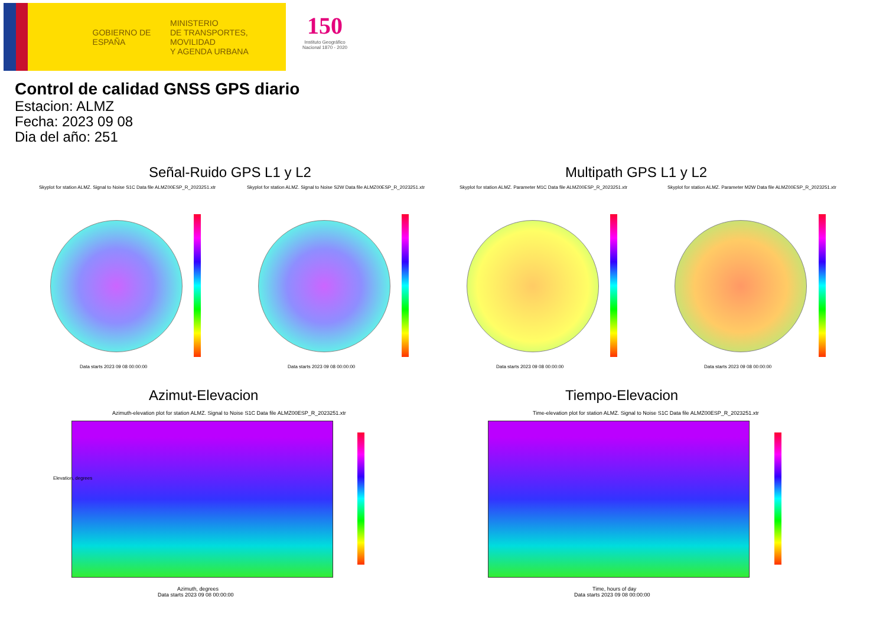GOBIERNO DE ESPAÑA
MINISTERIO
DE TRANSPORTES, MOVILIDAD
Y AGENDA URBANA
150
Instituto Geográfico Nacional 1870 - 2020
Control de calidad GNSS GPS diario
Estacion: ALMZ
Fecha: 2023 09 08
Dia del año: 251
Señal-Ruido GPS L1 y L2 Multipath GPS L1 y L2
Skyplot for station ALMZ. Signal to Noise S1C Data file ALMZ00ESP_R_2023251.xtr Skyplot for station ALMZ. Signal to Noise S2W Data file ALMZ00ESP_R_2023251.xtr Skyplot for station ALMZ. Parameter M1C Data file ALMZ00ESP_R_2023251.xtr Skyplot for station ALMZ. Parameter M2W Data file ALMZ00ESP_R_2023251.xtr
Data starts 2023 09 08 00:00:00 Data starts 2023 09 08 00:00:00 Data starts 2023 09 08 00:00:00 Data starts 2023 09 08 00:00:00
Azimut-Elevacion Tiempo-Elevacion
Azimuth-elevation plot for station ALMZ. Signal to Noise S1C Data file ALMZ00ESP_R_2023251.xtr Time-elevation plot for station ALMZ. Signal to Noise S1C Data file ALMZ00ESP_R_2023251.xtr
Elevation, degrees
Azimuth, degrees
Data starts 2023 09 08 00:00:00
Time, hours of day
Data starts 2023 09 08 00:00:00